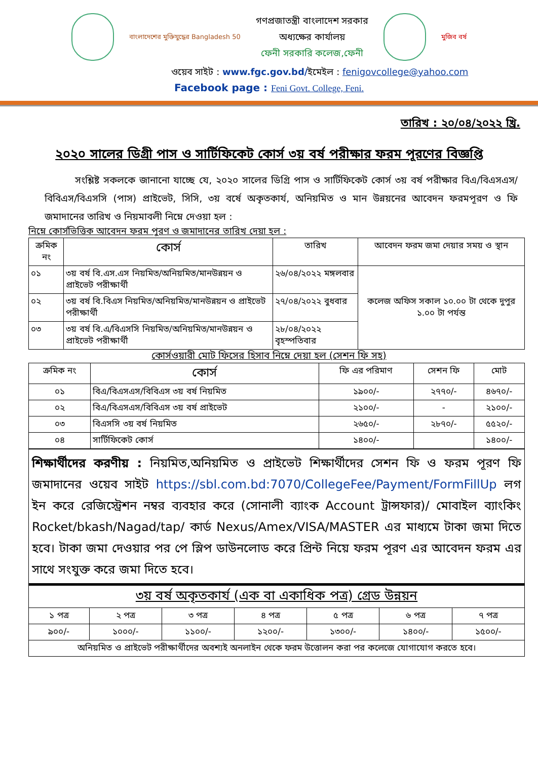বাংলাদেশের মুক্তিযুদ্ধের Bangladesh 50
গণপ্রজাতন্ত্রী বাংলাদেশ সরকার
অধ্যক্ষের কার্যালয়
ফেনী সরকারি কলেজ,ফেনী
মুজিব বর্ষ
ওয়েব সাইট : www.fgc.gov.bd/ইমেইল : fenigovcollege@yahoo.com
Facebook page : Feni Govt. College, Feni.
তারিখ : ২০/০৪/২০২২ খ্রি.
২০২০ সালের ডিগ্রী পাস ও সার্টিফিকেট কোর্স ৩য় বর্ষ পরীক্ষার ফরম পূরণের বিজ্ঞপ্তি
সংশ্লিষ্ট সকলকে জানানো যাচ্ছে যে, ২০২০ সালের ডিগ্রি পাস ও সার্টিফিকেট কোর্স ৩য় বর্ষ পরীক্ষার বিএ/বিএসএস/বিবিএস/বিএসসি (পাস) প্রাইভেট, সিসি, ৩য় বর্ষে অকৃতকার্য, অনিয়মিত ও মান উন্নয়নের আবেদন ফরমপূরণ ও ফি জমাদানের তারিখ ও নিয়মাবলী নিম্নে দেওয়া হল :
নিম্নে কোর্সভিত্তিক আবেদন ফরম পুরণ ও জমাদানের তারিখ দেয়া হল :
| ক্রমিক নং | কোর্স | তারিখ | আবেদন ফরম জমা দেয়ার সময় ও স্থান |
| --- | --- | --- | --- |
| ০১ | ৩য় বর্ষ বি.এস.এস নিয়মিত/অনিয়মিত/মানউন্নয়ন ও প্রাইভেট পরীক্ষার্থী | ২৬/০৪/২০২২ মঙ্গলবার | কলেজ অফিস সকাল ১০.০০ টা থেকে দুপুর ১.০০ টা পর্যন্ত |
| ০২ | ৩য় বর্ষ বি.বিএস নিয়মিত/অনিয়মিত/মানউন্নয়ন ও প্রাইভেট পরীক্ষার্থী | ২৭/০৪/২০২২ বুধবার | |
| ০৩ | ৩য় বর্ষ বি.এ/বিএসসি নিয়মিত/অনিয়মিত/মানউন্নয়ন ও প্রাইভেট পরীক্ষার্থী | ২৮/০৪/২০২২ বৃহস্পতিবার | |
কোর্সওয়ারী মোট ফিসের হিসাব নিম্নে দেয়া হল (সেশন ফি সহ)
| ক্রমিক নং | কোর্স | ফি এর পরিমাণ | সেশন ফি | মোট |
| --- | --- | --- | --- | --- |
| ০১ | বিএ/বিএসএস/বিবিএস ৩য় বর্ষ নিয়মিত | ১৯০০/- | ২৭৭০/- | ৪৬৭০/- |
| ০২ | বিএ/বিএসএস/বিবিএস ৩য় বর্ষ প্রাইভেট | ২১০০/- | - | ২১০০/- |
| ০৩ | বিএসসি ৩য় বর্ষ নিয়মিত | ২৬৫০/- | ২৮৭০/- | ৫৫২০/- |
| ০৪ | সার্টিফিকেট কোর্স | ১৪০০/- | | ১৪০০/- |
শিক্ষার্থীদের করণীয় : নিয়মিত,অনিয়মিত ও প্রাইভেট শিক্ষার্থীদের সেশন ফি ও ফরম পূরণ ফি জমাদানের ওয়েব সাইট https://sbl.com.bd:7070/CollegeFee/Payment/FormFillUp লগ ইন করে রেজিস্ট্রেশন নম্বর ব্যবহার করে (সোনালী ব্যাংক Account ট্রান্সফার)/ মোবাইল ব্যাংকিং Rocket/bkash/Nagad/tap/ কার্ড Nexus/Amex/VISA/MASTER এর মাধ্যমে টাকা জমা দিতে হবে। টাকা জমা দেওয়ার পর পে স্লিপ ডাউনলোড করে প্রিন্ট নিয়ে ফরম পূরণ এর আবেদন ফরম এর সাথে সংযুক্ত করে জমা দিতে হবে।
| ৩য় বর্ষ অকৃতকার্য (এক বা একাধিক পত্র) গ্রেড উন্নয়ন | | | | | | |
| --- | --- | --- | --- | --- | --- | --- |
| ১ পত্র | ২ পত্র | ৩ পত্র | ৪ পত্র | ৫ পত্র | ৬ পত্র | ৭ পত্র |
| ৯০০/- | ১০০০/- | ১১০০/- | ১২০০/- | ১৩০০/- | ১৪০০/- | ১৫০০/- |
| অনিয়মিত ও প্রাইভেট পরীক্ষার্থীদের অবশ্যই অনলাইন থেকে ফরম উত্তোলন করা পর কলেজে যোগাযোগ করতে হবে। | | | | | | |